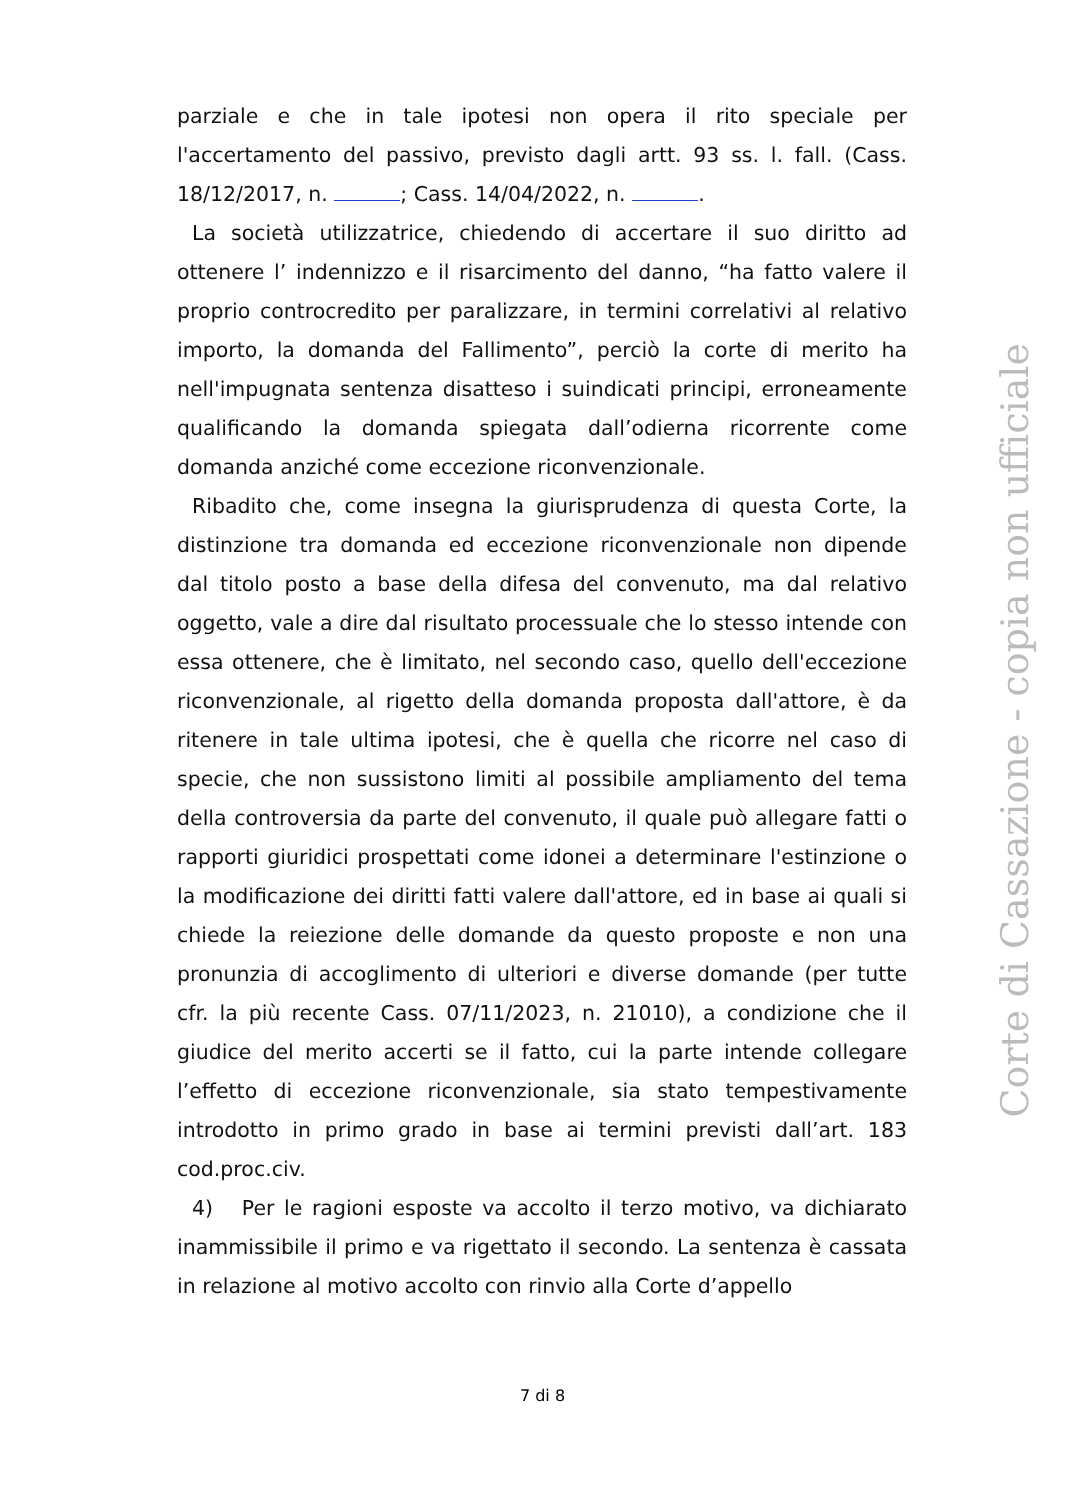parziale e che in tale ipotesi non opera il rito speciale per l'accertamento del passivo, previsto dagli artt. 93 ss. l. fall. (Cass. 18/12/2017, n. ; Cass. 14/04/2022, n. .
La società utilizzatrice, chiedendo di accertare il suo diritto ad ottenere l’ indennizzo e il risarcimento del danno, “ha fatto valere il proprio controcredito per paralizzare, in termini correlativi al relativo importo, la domanda del Fallimento”, perciò la corte di merito ha nell'impugnata sentenza disatteso i suindicati principi, erroneamente qualificando la domanda spiegata dall’odierna ricorrente come domanda anziché come eccezione riconvenzionale.
Ribadito che, come insegna la giurisprudenza di questa Corte, la distinzione tra domanda ed eccezione riconvenzionale non dipende dal titolo posto a base della difesa del convenuto, ma dal relativo oggetto, vale a dire dal risultato processuale che lo stesso intende con essa ottenere, che è limitato, nel secondo caso, quello dell'eccezione riconvenzionale, al rigetto della domanda proposta dall'attore, è da ritenere in tale ultima ipotesi, che è quella che ricorre nel caso di specie, che non sussistono limiti al possibile ampliamento del tema della controversia da parte del convenuto, il quale può allegare fatti o rapporti giuridici prospettati come idonei a determinare l'estinzione o la modificazione dei diritti fatti valere dall'attore, ed in base ai quali si chiede la reiezione delle domande da questo proposte e non una pronunzia di accoglimento di ulteriori e diverse domande (per tutte cfr. la più recente Cass. 07/11/2023, n. 21010), a condizione che il giudice del merito accerti se il fatto, cui la parte intende collegare l’effetto di eccezione riconvenzionale, sia stato tempestivamente introdotto in primo grado in base ai termini previsti dall’art. 183 cod.proc.civ.
4) Per le ragioni esposte va accolto il terzo motivo, va dichiarato inammissibile il primo e va rigettato il secondo. La sentenza è cassata in relazione al motivo accolto con rinvio alla Corte d’appello
Corte di Cassazione - copia non ufficiale
7 di 8